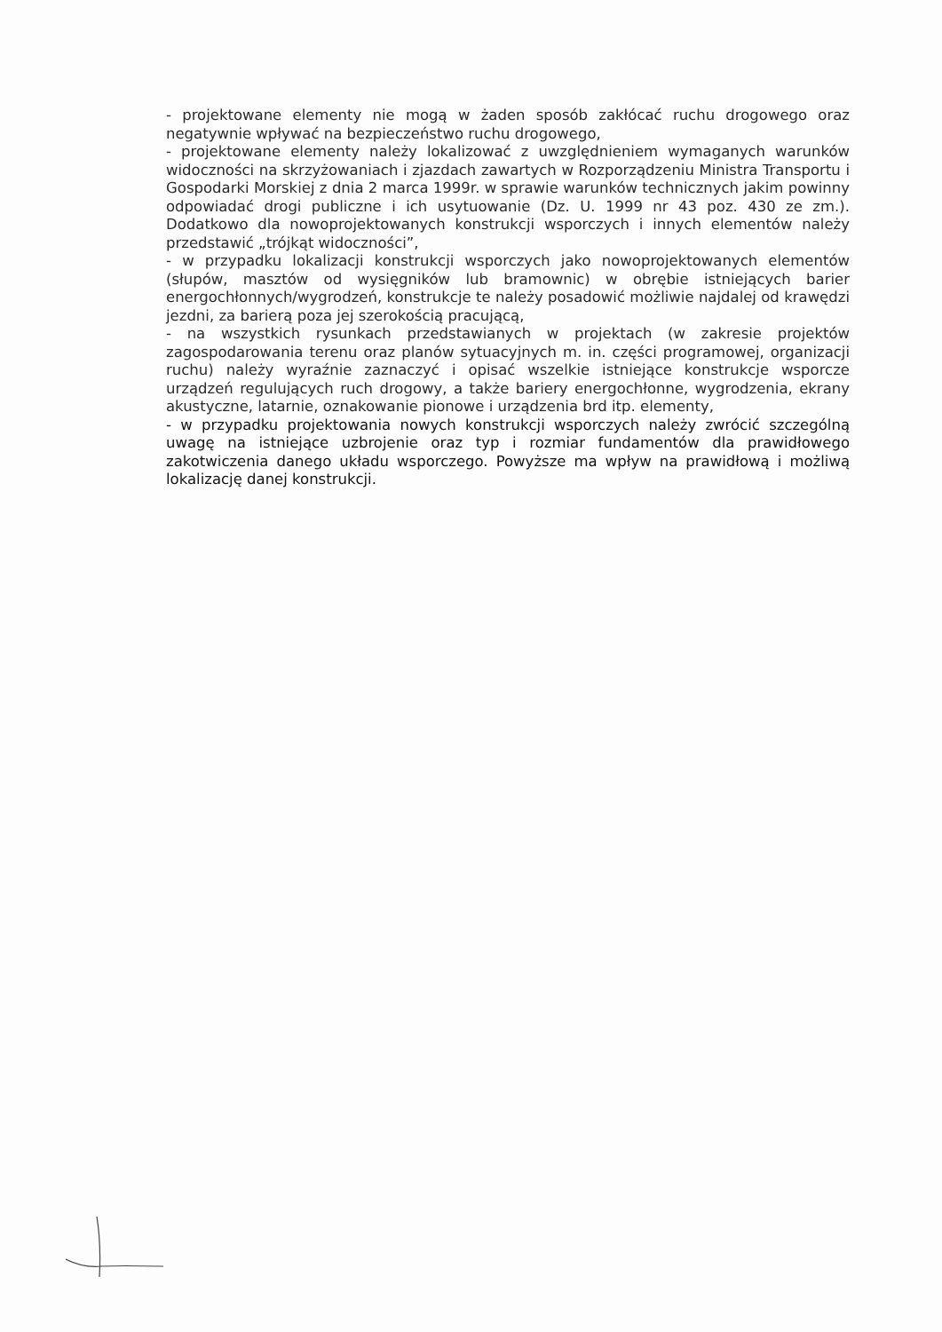- projektowane elementy nie mogą w żaden sposób zakłócać ruchu drogowego oraz negatywnie wpływać na bezpieczeństwo ruchu drogowego,
- projektowane elementy należy lokalizować z uwzględnieniem wymaganych warunków widoczności na skrzyżowaniach i zjazdach zawartych w Rozporządzeniu Ministra Transportu i Gospodarki Morskiej z dnia 2 marca 1999r. w sprawie warunków technicznych jakim powinny odpowiadać drogi publiczne i ich usytuowanie (Dz. U. 1999 nr 43 poz. 430 ze zm.). Dodatkowo dla nowoprojektowanych konstrukcji wsporczych i innych elementów należy przedstawić „trójkąt widoczności”,
- w przypadku lokalizacji konstrukcji wsporczych jako nowoprojektowanych elementów (słupów, masztów od wysięgników lub bramownic) w obrębie istniejących barier energochłonnych/wygrodzeń, konstrukcje te należy posadowić możliwie najdalej od krawędzi jezdni, za barierą poza jej szerokością pracującą,
- na wszystkich rysunkach przedstawianych w projektach (w zakresie projektów zagospodarowania terenu oraz planów sytuacyjnych m. in. części programowej, organizacji ruchu) należy wyraźnie zaznaczyć i opisać wszelkie istniejące konstrukcje wsporcze urządzeń regulujących ruch drogowy, a także bariery energochłonne, wygrodzenia, ekrany akustyczne, latarnie, oznakowanie pionowe i urządzenia brd itp. elementy,
- w przypadku projektowania nowych konstrukcji wsporczych należy zwrócić szczególną uwagę na istniejące uzbrojenie oraz typ i rozmiar fundamentów dla prawidłowego zakotwiczenia danego układu wsporczego. Powyższe ma wpływ na prawidłową i możliwą lokalizację danej konstrukcji.